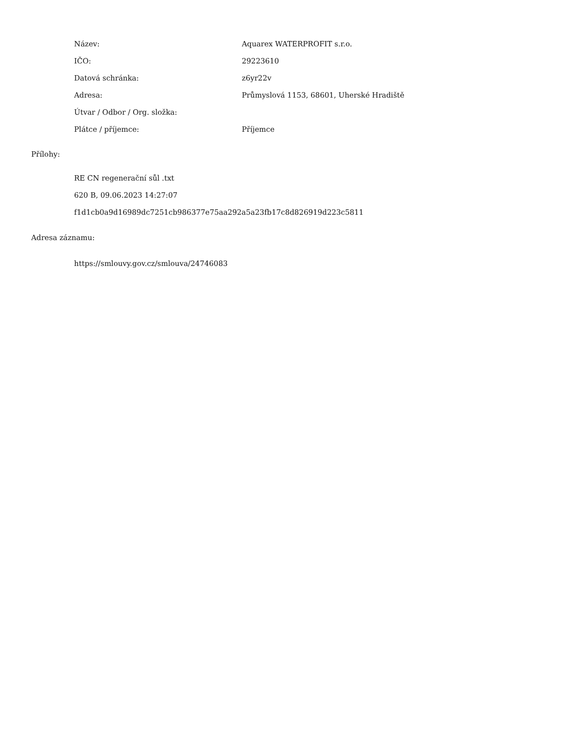| Název: | Aquarex WATERPROFIT s.r.o. |
| IČO: | 29223610 |
| Datová schránka: | z6yr22v |
| Adresa: | Průmyslová 1153, 68601, Uherské Hradiště |
| Útvar / Odbor / Org. složka: | |
| Plátce / příjemce: | Příjemce |
Přílohy:
RE CN regenerační sůl .txt
620 B, 09.06.2023 14:27:07
f1d1cb0a9d16989dc7251cb986377e75aa292a5a23fb17c8d826919d223c5811
Adresa záznamu:
https://smlouvy.gov.cz/smlouva/24746083